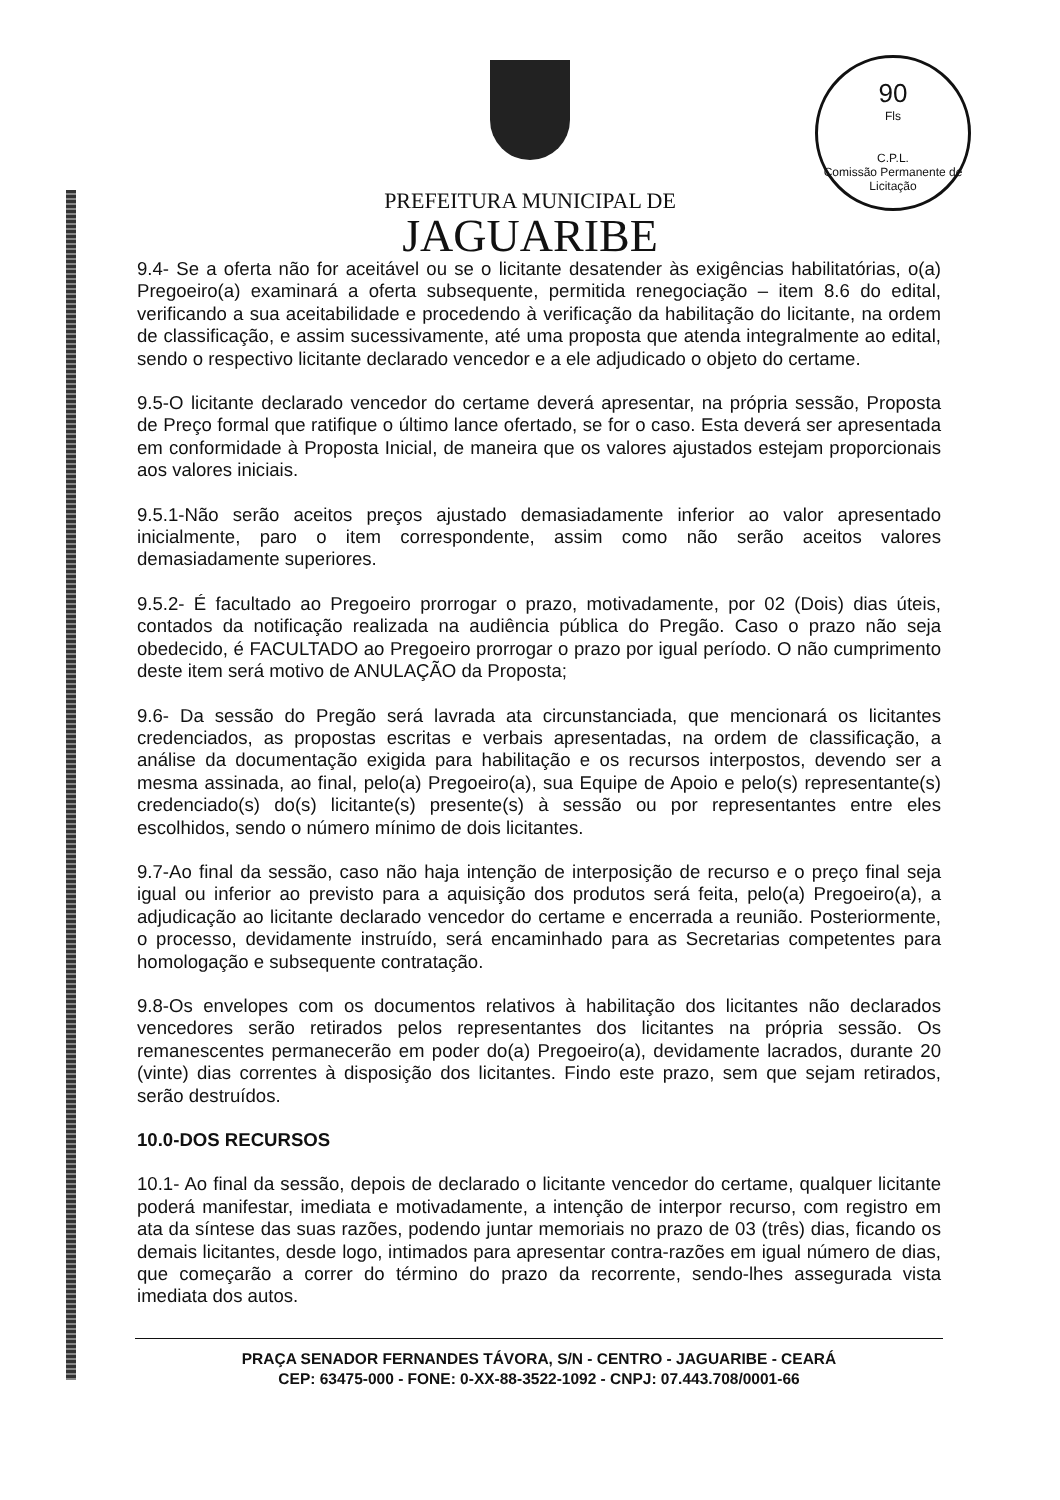90
Fls
C.P.L.
Comissão Permanente de Licitação
PREFEITURA MUNICIPAL DE
JAGUARIBE
9.4- Se a oferta não for aceitável ou se o licitante desatender às exigências habilitatórias, o(a) Pregoeiro(a) examinará a oferta subsequente, permitida renegociação – item 8.6 do edital, verificando a sua aceitabilidade e procedendo à verificação da habilitação do licitante, na ordem de classificação, e assim sucessivamente, até uma proposta que atenda integralmente ao edital, sendo o respectivo licitante declarado vencedor e a ele adjudicado o objeto do certame.
9.5-O licitante declarado vencedor do certame deverá apresentar, na própria sessão, Proposta de Preço formal que ratifique o último lance ofertado, se for o caso. Esta deverá ser apresentada em conformidade à Proposta Inicial, de maneira que os valores ajustados estejam proporcionais aos valores iniciais.
9.5.1-Não serão aceitos preços ajustado demasiadamente inferior ao valor apresentado inicialmente, paro o item correspondente, assim como não serão aceitos valores demasiadamente superiores.
9.5.2- É facultado ao Pregoeiro prorrogar o prazo, motivadamente, por 02 (Dois) dias úteis, contados da notificação realizada na audiência pública do Pregão. Caso o prazo não seja obedecido, é FACULTADO ao Pregoeiro prorrogar o prazo por igual período. O não cumprimento deste item será motivo de ANULAÇÃO da Proposta;
9.6- Da sessão do Pregão será lavrada ata circunstanciada, que mencionará os licitantes credenciados, as propostas escritas e verbais apresentadas, na ordem de classificação, a análise da documentação exigida para habilitação e os recursos interpostos, devendo ser a mesma assinada, ao final, pelo(a) Pregoeiro(a), sua Equipe de Apoio e pelo(s) representante(s) credenciado(s) do(s) licitante(s) presente(s) à sessão ou por representantes entre eles escolhidos, sendo o número mínimo de dois licitantes.
9.7-Ao final da sessão, caso não haja intenção de interposição de recurso e o preço final seja igual ou inferior ao previsto para a aquisição dos produtos será feita, pelo(a) Pregoeiro(a), a adjudicação ao licitante declarado vencedor do certame e encerrada a reunião. Posteriormente, o processo, devidamente instruído, será encaminhado para as Secretarias competentes para homologação e subsequente contratação.
9.8-Os envelopes com os documentos relativos à habilitação dos licitantes não declarados vencedores serão retirados pelos representantes dos licitantes na própria sessão. Os remanescentes permanecerão em poder do(a) Pregoeiro(a), devidamente lacrados, durante 20 (vinte) dias correntes à disposição dos licitantes. Findo este prazo, sem que sejam retirados, serão destruídos.
10.0-DOS RECURSOS
10.1- Ao final da sessão, depois de declarado o licitante vencedor do certame, qualquer licitante poderá manifestar, imediata e motivadamente, a intenção de interpor recurso, com registro em ata da síntese das suas razões, podendo juntar memoriais no prazo de 03 (três) dias, ficando os demais licitantes, desde logo, intimados para apresentar contra-razões em igual número de dias, que começarão a correr do término do prazo da recorrente, sendo-lhes assegurada vista imediata dos autos.
PRAÇA SENADOR FERNANDES TÁVORA, S/N - CENTRO - JAGUARIBE - CEARÁ
CEP: 63475-000 - FONE: 0-XX-88-3522-1092 - CNPJ: 07.443.708/0001-66